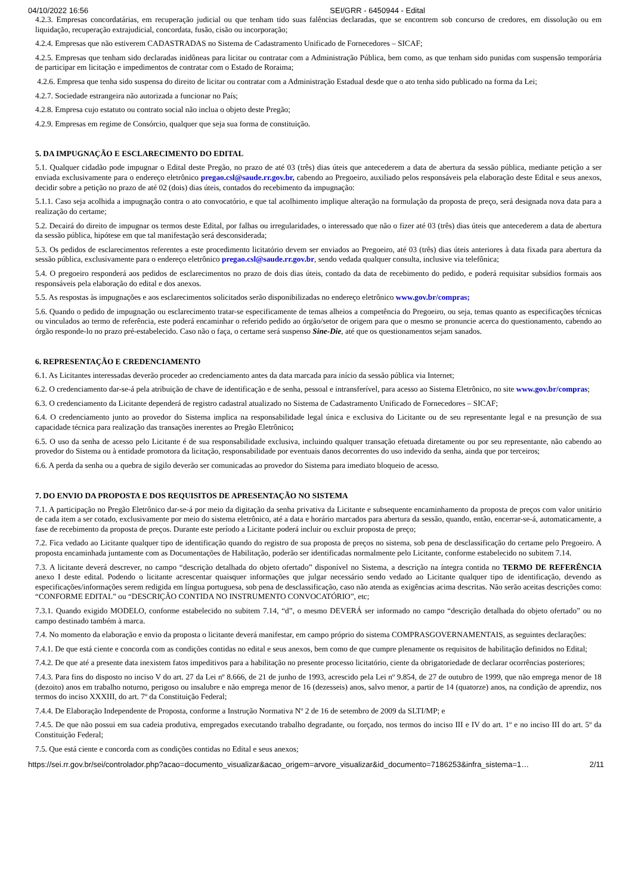04/10/2022 16:56 SEI/GRR - 6450944 - Edital
4.2.3. Empresas concordatárias, em recuperação judicial ou que tenham tido suas falências declaradas, que se encontrem sob concurso de credores, em dissolução ou em liquidação, recuperação extrajudicial, concordata, fusão, cisão ou incorporação;
4.2.4. Empresas que não estiverem CADASTRADAS no Sistema de Cadastramento Unificado de Fornecedores – SICAF;
4.2.5. Empresas que tenham sido declaradas inidôneas para licitar ou contratar com a Administração Pública, bem como, as que tenham sido punidas com suspensão temporária de participar em licitação e impedimentos de contratar com o Estado de Roraima;
4.2.6. Empresa que tenha sido suspensa do direito de licitar ou contratar com a Administração Estadual desde que o ato tenha sido publicado na forma da Lei;
4.2.7. Sociedade estrangeira não autorizada a funcionar no País;
4.2.8. Empresa cujo estatuto ou contrato social não inclua o objeto deste Pregão;
4.2.9. Empresas em regime de Consórcio, qualquer que seja sua forma de constituição.
5. DA IMPUGNAÇÃO E ESCLARECIMENTO DO EDITAL
5.1. Qualquer cidadão pode impugnar o Edital deste Pregão, no prazo de até 03 (três) dias úteis que antecederem a data de abertura da sessão pública, mediante petição a ser enviada exclusivamente para o endereço eletrônico pregao.csl@saude.rr.gov.br, cabendo ao Pregoeiro, auxiliado pelos responsáveis pela elaboração deste Edital e seus anexos, decidir sobre a petição no prazo de até 02 (dois) dias úteis, contados do recebimento da impugnação:
5.1.1. Caso seja acolhida a impugnação contra o ato convocatório, e que tal acolhimento implique alteração na formulação da proposta de preço, será designada nova data para a realização do certame;
5.2. Decairá do direito de impugnar os termos deste Edital, por falhas ou irregularidades, o interessado que não o fizer até 03 (três) dias úteis que antecederem a data de abertura da sessão pública, hipótese em que tal manifestação será desconsiderada;
5.3. Os pedidos de esclarecimentos referentes a este procedimento licitatório devem ser enviados ao Pregoeiro, até 03 (três) dias úteis anteriores à data fixada para abertura da sessão pública, exclusivamente para o endereço eletrônico pregao.csl@saude.rr.gov.br, sendo vedada qualquer consulta, inclusive via telefônica;
5.4. O pregoeiro responderá aos pedidos de esclarecimentos no prazo de dois dias úteis, contado da data de recebimento do pedido, e poderá requisitar subsídios formais aos responsáveis pela elaboração do edital e dos anexos.
5.5. As respostas às impugnações e aos esclarecimentos solicitados serão disponibilizadas no endereço eletrônico www.gov.br/compras;
5.6. Quando o pedido de impugnação ou esclarecimento tratar-se especificamente de temas alheios a competência do Pregoeiro, ou seja, temas quanto as especificações técnicas ou vinculados ao termo de referência, este poderá encaminhar o referido pedido ao órgão/setor de origem para que o mesmo se pronuncie acerca do questionamento, cabendo ao órgão responde-lo no prazo pré-estabelecido. Caso não o faça, o certame será suspenso Sine-Die, até que os questionamentos sejam sanados.
6. REPRESENTAÇÃO E CREDENCIAMENTO
6.1. As Licitantes interessadas deverão proceder ao credenciamento antes da data marcada para início da sessão pública via Internet;
6.2. O credenciamento dar-se-á pela atribuição de chave de identificação e de senha, pessoal e intransferível, para acesso ao Sistema Eletrônico, no site www.gov.br/compras;
6.3. O credenciamento da Licitante dependerá de registro cadastral atualizado no Sistema de Cadastramento Unificado de Fornecedores – SICAF;
6.4. O credenciamento junto ao provedor do Sistema implica na responsabilidade legal única e exclusiva do Licitante ou de seu representante legal e na presunção de sua capacidade técnica para realização das transações inerentes ao Pregão Eletrônico;
6.5. O uso da senha de acesso pelo Licitante é de sua responsabilidade exclusiva, incluindo qualquer transação efetuada diretamente ou por seu representante, não cabendo ao provedor do Sistema ou à entidade promotora da licitação, responsabilidade por eventuais danos decorrentes do uso indevido da senha, ainda que por terceiros;
6.6. A perda da senha ou a quebra de sigilo deverão ser comunicadas ao provedor do Sistema para imediato bloqueio de acesso.
7. DO ENVIO DA PROPOSTA E DOS REQUISITOS DE APRESENTAÇÃO NO SISTEMA
7.1. A participação no Pregão Eletrônico dar-se-á por meio da digitação da senha privativa da Licitante e subsequente encaminhamento da proposta de preços com valor unitário de cada item a ser cotado, exclusivamente por meio do sistema eletrônico, até a data e horário marcados para abertura da sessão, quando, então, encerrar-se-á, automaticamente, a fase de recebimento da proposta de preços. Durante este período a Licitante poderá incluir ou excluir proposta de preço;
7.2. Fica vedado ao Licitante qualquer tipo de identificação quando do registro de sua proposta de preços no sistema, sob pena de desclassificação do certame pelo Pregoeiro. A proposta encaminhada juntamente com as Documentações de Habilitação, poderão ser identificadas normalmente pelo Licitante, conforme estabelecido no subitem 7.14.
7.3. A licitante deverá descrever, no campo “descrição detalhada do objeto ofertado” disponível no Sistema, a descrição na íntegra contida no TERMO DE REFERÊNCIA anexo I deste edital. Podendo o licitante acrescentar quaisquer informações que julgar necessário sendo vedado ao Licitante qualquer tipo de identificação, devendo as especificações/informações serem redigida em língua portuguesa, sob pena de desclassificação, caso não atenda as exigências acima descritas. Não serão aceitas descrições como: “CONFORME EDITAL” ou “DESCRIÇÃO CONTIDA NO INSTRUMENTO CONVOCATÓRIO”, etc;
7.3.1. Quando exigido MODELO, conforme estabelecido no subitem 7.14, “d”, o mesmo DEVERÁ ser informado no campo “descrição detalhada do objeto ofertado” ou no campo destinado também à marca.
7.4. No momento da elaboração e envio da proposta o licitante deverá manifestar, em campo próprio do sistema COMPRASGOVERNAMENTAIS, as seguintes declarações:
7.4.1. De que está ciente e concorda com as condições contidas no edital e seus anexos, bem como de que cumpre plenamente os requisitos de habilitação definidos no Edital;
7.4.2. De que até a presente data inexistem fatos impeditivos para a habilitação no presente processo licitatório, ciente da obrigatoriedade de declarar ocorrências posteriores;
7.4.3. Para fins do disposto no inciso V do art. 27 da Lei nº 8.666, de 21 de junho de 1993, acrescido pela Lei nº 9.854, de 27 de outubro de 1999, que não emprega menor de 18 (dezoito) anos em trabalho noturno, perigoso ou insalubre e não emprega menor de 16 (dezesseis) anos, salvo menor, a partir de 14 (quatorze) anos, na condição de aprendiz, nos termos do inciso XXXIII, do art. 7º da Constituição Federal;
7.4.4. De Elaboração Independente de Proposta, conforme a Instrução Normativa Nº 2 de 16 de setembro de 2009 da SLTI/MP; e
7.4.5. De que não possui em sua cadeia produtiva, empregados executando trabalho degradante, ou forçado, nos termos do inciso III e IV do art. 1º e no inciso III do art. 5º da Constituição Federal;
7.5. Que está ciente e concorda com as condições contidas no Edital e seus anexos;
https://sei.rr.gov.br/sei/controlador.php?acao=documento_visualizar&acao_origem=arvore_visualizar&id_documento=7186253&infra_sistema=1… 2/11